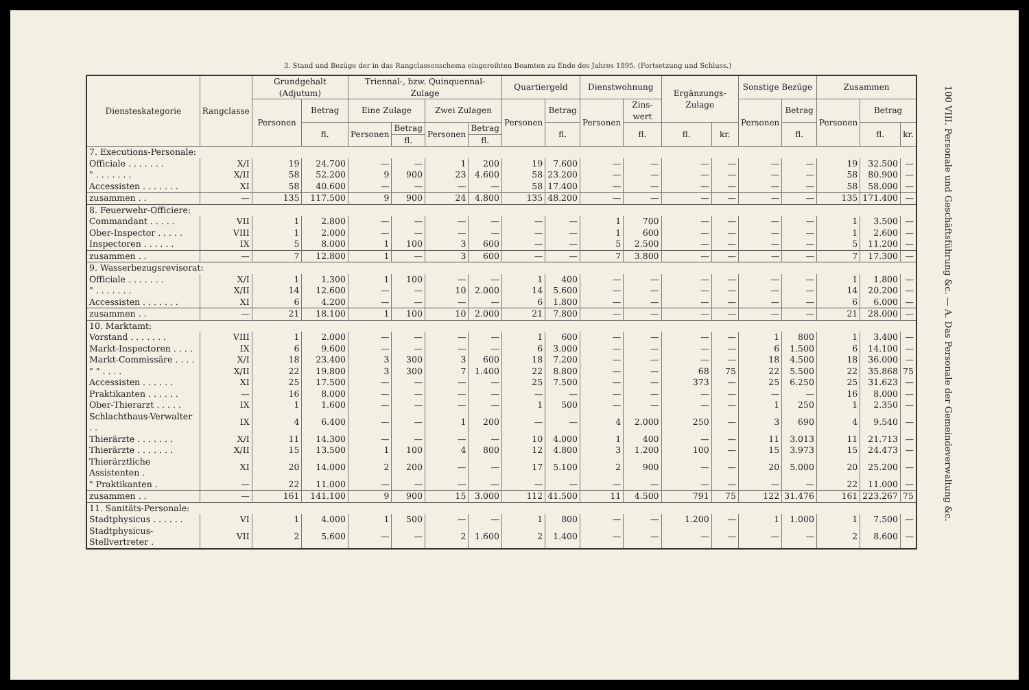3. Stand und Bezüge der in das Rangclassenschema eingereihten Beamten zu Ende des Jahres 1895. (Fortsetzung und Schluss.)
| Dienstes­kategorie | Rangclasse | Grundgehalt (Adjutum) | | Triennal-, bzw. Quinquennal-Zulage | | | | Quartiergeld | | Dienst­wohnung | | Ergänzungs-Zulage | | Sonstige Bezüge | | Zusammen | | |
| --- | --- | --- | --- | --- | --- | --- | --- | --- | --- | --- | --- | --- | --- | --- | --- | --- | --- | --- |
| | | Personen | Betrag | Eine Zulage | | Zwei Zulagen | | Personen | Betrag | Personen | Zins­wert | | | Personen | Betrag | Personen | Betrag | |
| | | | fl. | Personen | Betrag | Personen | Betrag | | fl. | | fl. | fl. | kr. | | fl. | | fl. | kr. |
| | | | | | fl. | | fl. | | | | | | | | | | | |
| 7. Executions-Personale: | | | | | | | | | | | | | | | | | | |
| Officiale . . . . . . . | X/I | 19 | 24.700 | — | — | 1 | 200 | 19 | 7.600 | — | — | — | — | — | — | 19 | 32.500 | — |
| " . . . . . . . | X/II | 58 | 52.200 | 9 | 900 | 23 | 4.600 | 58 | 23.200 | — | — | — | — | — | — | 58 | 80.900 | — |
| Accessisten . . . . . . . | XI | 58 | 40.600 | — | — | — | — | 58 | 17.400 | — | — | — | — | — | — | 58 | 58.000 | — |
| zusammen . . | — | 135 | 117.500 | 9 | 900 | 24 | 4.800 | 135 | 48.200 | — | — | — | — | — | — | 135 | 171.400 | — |
| 8. Feuerwehr-Officiere: | | | | | | | | | | | | | | | | | | |
| Commandant . . . . . | VII | 1 | 2.800 | — | — | — | — | — | — | 1 | 700 | — | — | — | — | 1 | 3.500 | — |
| Ober-Inspector . . . . . | VIII | 1 | 2.000 | — | — | — | — | — | — | 1 | 600 | — | — | — | — | 1 | 2.600 | — |
| Inspectoren . . . . . . | IX | 5 | 8.000 | 1 | 100 | 3 | 600 | — | — | 5 | 2.500 | — | — | — | — | 5 | 11.200 | — |
| zusammen . . | — | 7 | 12.800 | 1 | — | 3 | 600 | — | — | 7 | 3.800 | — | — | — | — | 7 | 17.300 | — |
| 9. Wasserbezugsrevisorat: | | | | | | | | | | | | | | | | | | |
| Officiale . . . . . . . | X/I | 1 | 1.300 | 1 | 100 | — | — | 1 | 400 | — | — | — | — | — | — | 1 | 1.800 | — |
| " . . . . . . . | X/II | 14 | 12.600 | — | — | 10 | 2.000 | 14 | 5.600 | — | — | — | — | — | — | 14 | 20.200 | — |
| Accessisten . . . . . . . | XI | 6 | 4.200 | — | — | — | — | 6 | 1.800 | — | — | — | — | — | — | 6 | 6.000 | — |
| zusammen . . | — | 21 | 18.100 | 1 | 100 | 10 | 2.000 | 21 | 7.800 | — | — | — | — | — | — | 21 | 28.000 | — |
| 10. Marktamt: | | | | | | | | | | | | | | | | | | |
| Vorstand . . . . . . . | VIII | 1 | 2.000 | — | — | — | — | 1 | 600 | — | — | — | — | 1 | 800 | 1 | 3.400 | — |
| Markt-Inspectoren . . . . | IX | 6 | 9.600 | — | — | — | — | 6 | 3.000 | — | — | — | — | 6 | 1.500 | 6 | 14.100 | — |
| Markt-Commissäre . . . . | X/I | 18 | 23.400 | 3 | 300 | 3 | 600 | 18 | 7.200 | — | — | — | — | 18 | 4.500 | 18 | 36.000 | — |
| " " . . . . | X/II | 22 | 19.800 | 3 | 300 | 7 | 1.400 | 22 | 8.800 | — | — | 68 | 75 | 22 | 5.500 | 22 | 35.868 | 75 |
| Accessisten . . . . . . | XI | 25 | 17.500 | — | — | — | — | 25 | 7.500 | — | — | 373 | — | 25 | 6.250 | 25 | 31.623 | — |
| Praktikanten . . . . . . | — | 16 | 8.000 | — | — | — | — | — | — | — | — | — | — | — | — | 16 | 8.000 | — |
| Ober-Thierarzt . . . . . | IX | 1 | 1.600 | — | — | — | — | 1 | 500 | — | — | — | — | 1 | 250 | 1 | 2.350 | — |
| Schlachthaus-Verwalter . . | IX | 4 | 6.400 | — | — | 1 | 200 | — | — | 4 | 2.000 | 250 | — | 3 | 690 | 4 | 9.540 | — |
| Thierärzte . . . . . . . | X/I | 11 | 14.300 | — | — | — | — | 10 | 4.000 | 1 | 400 | — | — | 11 | 3.013 | 11 | 21.713 | — |
| Thierärzte . . . . . . . | X/II | 15 | 13.500 | 1 | 100 | 4 | 800 | 12 | 4.800 | 3 | 1.200 | 100 | — | 15 | 3.973 | 15 | 24.473 | — |
| Thierärztliche Assistenten . | XI | 20 | 14.000 | 2 | 200 | — | — | 17 | 5.100 | 2 | 900 | — | — | 20 | 5.000 | 20 | 25.200 | — |
| " Praktikanten . | — | 22 | 11.000 | — | — | — | — | — | — | — | — | — | — | — | — | 22 | 11.000 | — |
| zusammen . . | — | 161 | 141.100 | 9 | 900 | 15 | 3.000 | 112 | 41.500 | 11 | 4.500 | 791 | 75 | 122 | 31.476 | 161 | 223.267 | 75 |
| 11. Sanitäts-Personale: | | | | | | | | | | | | | | | | | | |
| Stadtphysicus . . . . . . | VI | 1 | 4.000 | 1 | 500 | — | — | 1 | 800 | — | — | 1.200 | — | 1 | 1.000 | 1 | 7.500 | — |
| Stadtphysicus-Stellvertreter . | VII | 2 | 5.600 | — | — | 2 | 1.600 | 2 | 1.400 | — | — | — | — | — | — | 2 | 8.600 | — |
100 VIII. Personale und Geschäftsführung &c. — A. Das Personale der Gemeindeverwaltung &c.